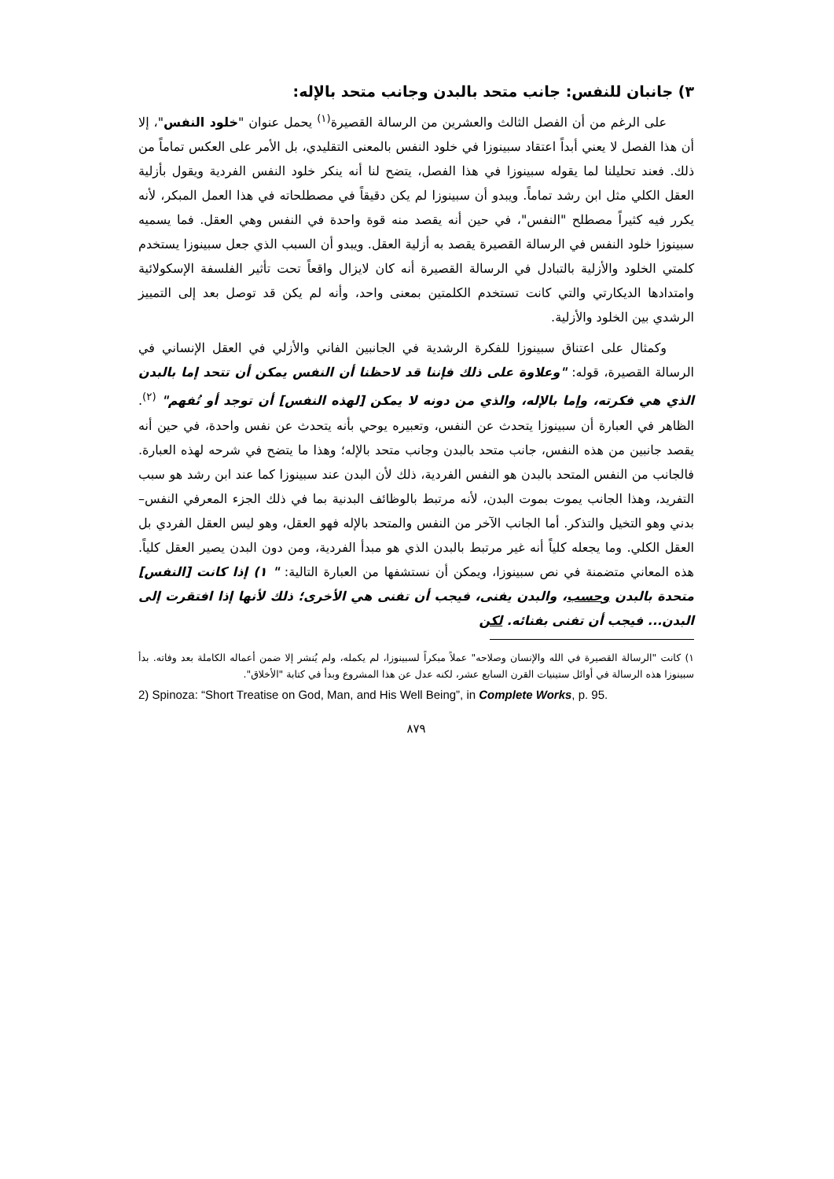٣) جانبان للنفس: جانب متحد بالبدن وجانب متحد بالإله:
على الرغم من أن الفصل الثالث والعشرين من الرسالة القصيرة<sup>(١)</sup> يحمل عنوان "خلود النفس"، إلا أن هذا الفصل لا يعني أبداً اعتقاد سبينوزا في خلود النفس بالمعنى التقليدي، بل الأمر على العكس تماماً من ذلك. فعند تحليلنا لما يقوله سبينوزا في هذا الفصل، يتضح لنا أنه ينكر خلود النفس الفردية ويقول بأزلية العقل الكلي مثل ابن رشد تماماً. ويبدو أن سبينوزا لم يكن دقيقاً في مصطلحاته في هذا العمل المبكر، لأنه يكرر فيه كثيراً مصطلح "النفس"، في حين أنه يقصد منه قوة واحدة في النفس وهي العقل. فما يسميه سبينوزا خلود النفس في الرسالة القصيرة يقصد به أزلية العقل. ويبدو أن السبب الذي جعل سبينوزا يستخدم كلمتي الخلود والأزلية بالتبادل في الرسالة القصيرة أنه كان لايزال واقعاً تحت تأثير الفلسفة الإسكولائية وامتدادها الديكارتي والتي كانت تستخدم الكلمتين بمعنى واحد، وأنه لم يكن قد توصل بعد إلى التمييز الرشدي بين الخلود والأزلية.
وكمثال على اعتناق سبينوزا للفكرة الرشدية في الجانبين الفاني والأزلي في العقل الإنساني في الرسالة القصيرة، قوله: "وعلاوة على ذلك فإننا قد لاحظنا أن النفس يمكن أن تتحد إما بالبدن الذي هي فكرته، وإما بالإله، والذي من دونه لا يمكن [لهذه النفس] أن توجد أو تُفهم" <sup>(٢)</sup>. الظاهر في العبارة أن سبينوزا يتحدث عن النفس، وتعبيره يوحي بأنه يتحدث عن نفس واحدة، في حين أنه يقصد جانبين من هذه النفس، جانب متحد بالبدن وجانب متحد بالإله؛ وهذا ما يتضح في شرحه لهذه العبارة. فالجانب من النفس المتحد بالبدن هو النفس الفردية، ذلك لأن البدن عند سبينوزا كما عند ابن رشد هو سبب التفريد، وهذا الجانب يموت بموت البدن، لأنه مرتبط بالوظائف البدنية بما في ذلك الجزء المعرفي النفس–بدني وهو التخيل والتذكر. أما الجانب الآخر من النفس والمتحد بالإله فهو العقل، وهو ليس العقل الفردي بل العقل الكلي. وما يجعله كلياً أنه غير مرتبط بالبدن الذي هو مبدأ الفردية، ومن دون البدن يصير العقل كلياً. هذه المعاني متضمنة في نص سبينوزا، ويمكن أن نستشفها من العبارة التالية: " ١) إذا كانت [النفس] متحدة بالبدن وحسب، والبدن يفنى، فيجب أن تفنى هي الأخرى؛ ذلك لأنها إذا افتقرت إلى البدن... فيجب أن تفنى بفنائه. لكن
١) كانت "الرسالة القصيرة في الله والإنسان وصلاحه" عملاً مبكراً لسبينوزا، لم يكمله، ولم يُنشر إلا ضمن أعماله الكاملة بعد وفاته. بدأ سبينوزا هذه الرسالة في أوائل ستينيات القرن السابع عشر، لكنه عدل عن هذا المشروع وبدأ في كتابة "الأخلاق".
2) Spinoza: “Short Treatise on God, Man, and His Well Being”, in Complete Works, p. 95.
٨٧٩